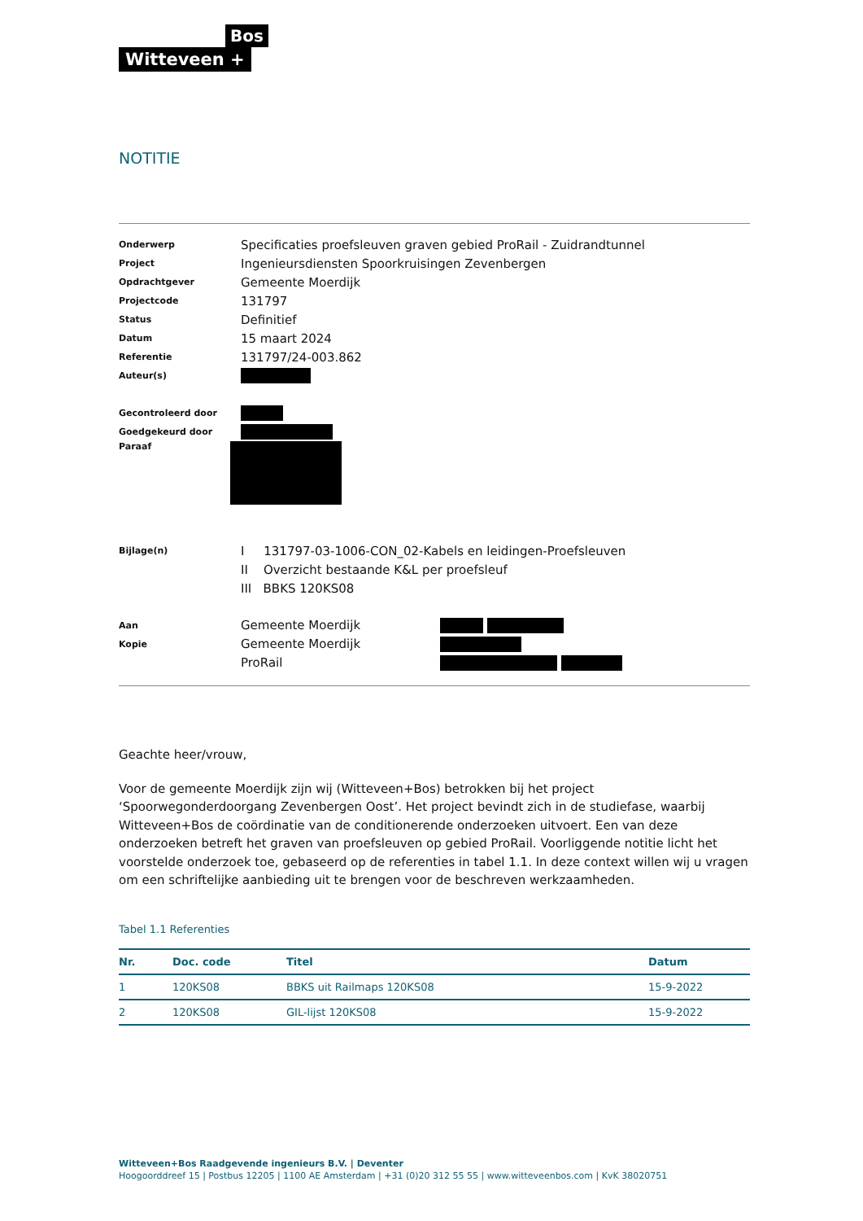Bos
Witteveen +
NOTITIE
| Onderwerp | Specificaties proefsleuven graven gebied ProRail - Zuidrandtunnel |
| Project | Ingenieursdiensten Spoorkruisingen Zevenbergen |
| Opdrachtgever | Gemeente Moerdijk |
| Projectcode | 131797 |
| Status | Definitief |
| Datum | 15 maart 2024 |
| Referentie | 131797/24-003.862 |
| Auteur(s) | |
| Gecontroleerd door | |
| Goedgekeurd door | |
| Paraaf | |
| Bijlage(n) | I 131797-03-1006-CON_02-Kabels en leidingen-Proefsleuven |
| | II Overzicht bestaande K&L per proefsleuf |
| | III BBKS 120KS08 |
| Aan | Gemeente Moerdijk |
| Kopie | Gemeente Moerdijk |
| | ProRail |
Geachte heer/vrouw,
Voor de gemeente Moerdijk zijn wij (Witteveen+Bos) betrokken bij het project ‘Spoorwegonderdoorgang Zevenbergen Oost’. Het project bevindt zich in de studiefase, waarbij Witteveen+Bos de coördinatie van de conditionerende onderzoeken uitvoert. Een van deze onderzoeken betreft het graven van proefsleuven op gebied ProRail. Voorliggende notitie licht het voorstelde onderzoek toe, gebaseerd op de referenties in tabel 1.1. In deze context willen wij u vragen om een schriftelijke aanbieding uit te brengen voor de beschreven werkzaamheden.
Tabel 1.1 Referenties
| Nr. | Doc. code | Titel | Datum |
| --- | --- | --- | --- |
| 1 | 120KS08 | BBKS uit Railmaps 120KS08 | 15-9-2022 |
| 2 | 120KS08 | GIL-lijst 120KS08 | 15-9-2022 |
Witteveen+Bos Raadgevende ingenieurs B.V. | Deventer
Hoogoorddreef 15 | Postbus 12205 | 1100 AE Amsterdam | +31 (0)20 312 55 55 | www.witteveenbos.com | KvK 38020751